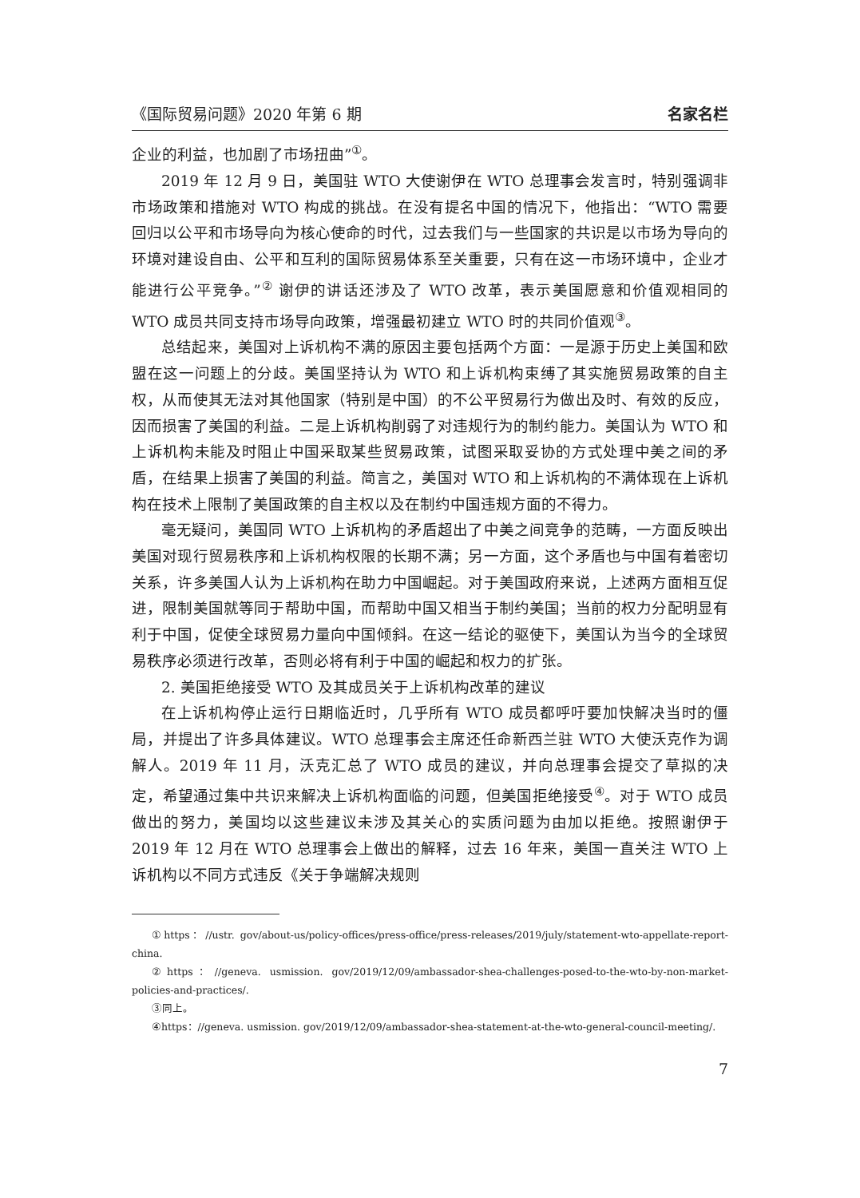《国际贸易问题》2020 年第 6 期 名家名栏
企业的利益，也加剧了市场扭曲”<sup>①</sup>。
2019 年 12 月 9 日，美国驻 WTO 大使谢伊在 WTO 总理事会发言时，特别强调非市场政策和措施对 WTO 构成的挑战。在没有提名中国的情况下，他指出：“WTO 需要回归以公平和市场导向为核心使命的时代，过去我们与一些国家的共识是以市场为导向的环境对建设自由、公平和互利的国际贸易体系至关重要，只有在这一市场环境中，企业才能进行公平竞争。”<sup>②</sup> 谢伊的讲话还涉及了 WTO 改革，表示美国愿意和价值观相同的 WTO 成员共同支持市场导向政策，增强最初建立 WTO 时的共同价值观<sup>③</sup>。
总结起来，美国对上诉机构不满的原因主要包括两个方面：一是源于历史上美国和欧盟在这一问题上的分歧。美国坚持认为 WTO 和上诉机构束缚了其实施贸易政策的自主权，从而使其无法对其他国家（特别是中国）的不公平贸易行为做出及时、有效的反应，因而损害了美国的利益。二是上诉机构削弱了对违规行为的制约能力。美国认为 WTO 和上诉机构未能及时阻止中国采取某些贸易政策，试图采取妥协的方式处理中美之间的矛盾，在结果上损害了美国的利益。简言之，美国对 WTO 和上诉机构的不满体现在上诉机构在技术上限制了美国政策的自主权以及在制约中国违规方面的不得力。
毫无疑问，美国同 WTO 上诉机构的矛盾超出了中美之间竞争的范畴，一方面反映出美国对现行贸易秩序和上诉机构权限的长期不满；另一方面，这个矛盾也与中国有着密切关系，许多美国人认为上诉机构在助力中国崛起。对于美国政府来说，上述两方面相互促进，限制美国就等同于帮助中国，而帮助中国又相当于制约美国；当前的权力分配明显有利于中国，促使全球贸易力量向中国倾斜。在这一结论的驱使下，美国认为当今的全球贸易秩序必须进行改革，否则必将有利于中国的崛起和权力的扩张。
2. 美国拒绝接受 WTO 及其成员关于上诉机构改革的建议
在上诉机构停止运行日期临近时，几乎所有 WTO 成员都呼吁要加快解决当时的僵局，并提出了许多具体建议。WTO 总理事会主席还任命新西兰驻 WTO 大使沃克作为调解人。2019 年 11 月，沃克汇总了 WTO 成员的建议，并向总理事会提交了草拟的决定，希望通过集中共识来解决上诉机构面临的问题，但美国拒绝接受<sup>④</sup>。对于 WTO 成员做出的努力，美国均以这些建议未涉及其关心的实质问题为由加以拒绝。按照谢伊于 2019 年 12 月在 WTO 总理事会上做出的解释，过去 16 年来，美国一直关注 WTO 上诉机构以不同方式违反《关于争端解决规则
①https：//ustr. gov/about-us/policy-offices/press-office/press-releases/2019/july/statement-wto-appellate-report-china.
②https：//geneva. usmission. gov/2019/12/09/ambassador-shea-challenges-posed-to-the-wto-by-non-market-policies-and-practices/.
③同上。
④https：//geneva. usmission. gov/2019/12/09/ambassador-shea-statement-at-the-wto-general-council-meeting/.
7